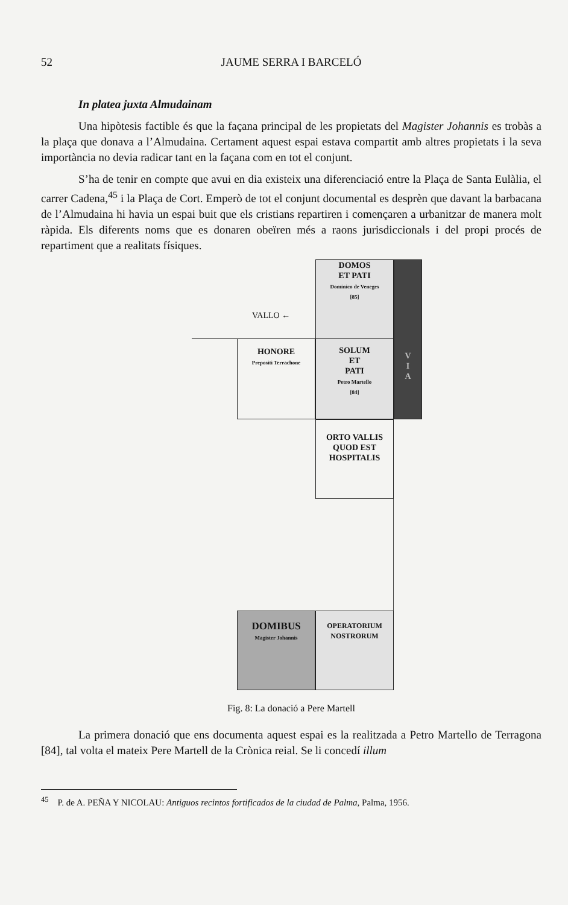52 JAUME SERRA I BARCELÓ
In platea juxta Almudainam
Una hipòtesis factible és que la façana principal de les propietats del Magister Johannis es trobàs a la plaça que donava a l’Almudaina. Certament aquest espai estava compartit amb altres propietats i la seva importància no devia radicar tant en la façana com en tot el conjunt.
S’ha de tenir en compte que avui en dia existeix una diferenciació entre la Plaça de Santa Eulàlia, el carrer Cadena,<sup>45</sup> i la Plaça de Cort. Emperò de tot el conjunt documental es desprèn que davant la barbacana de l’Almudaina hi havia un espai buit que els cristians repartiren i començaren a urbanitzar de manera molt ràpida. Els diferents noms que es donaren obeïren més a raons jurisdiccionals i del propi procés de repartiment que a realitats físiques.
DOMOS
ET PATI
Dominico de Veneges
[85]
V
I
A
VALLO ←
HONORE
Prepositi Terrachone
SOLUM
ET
PATI
Petro Martello
[84]
ORTO VALLIS
QUOD EST
HOSPITALIS
DOMIBUS
Magister Johannis
OPERATORIUM
NOSTRORUM
Fig. 8: La donació a Pere Martell
La primera donació que ens documenta aquest espai es la realitzada a Petro Martello de Terragona [84], tal volta el mateix Pere Martell de la Crònica reial. Se li concedí illum
<sup>45</sup> P. de A. PEÑA Y NICOLAU: Antiguos recintos fortificados de la ciudad de Palma, Palma, 1956.